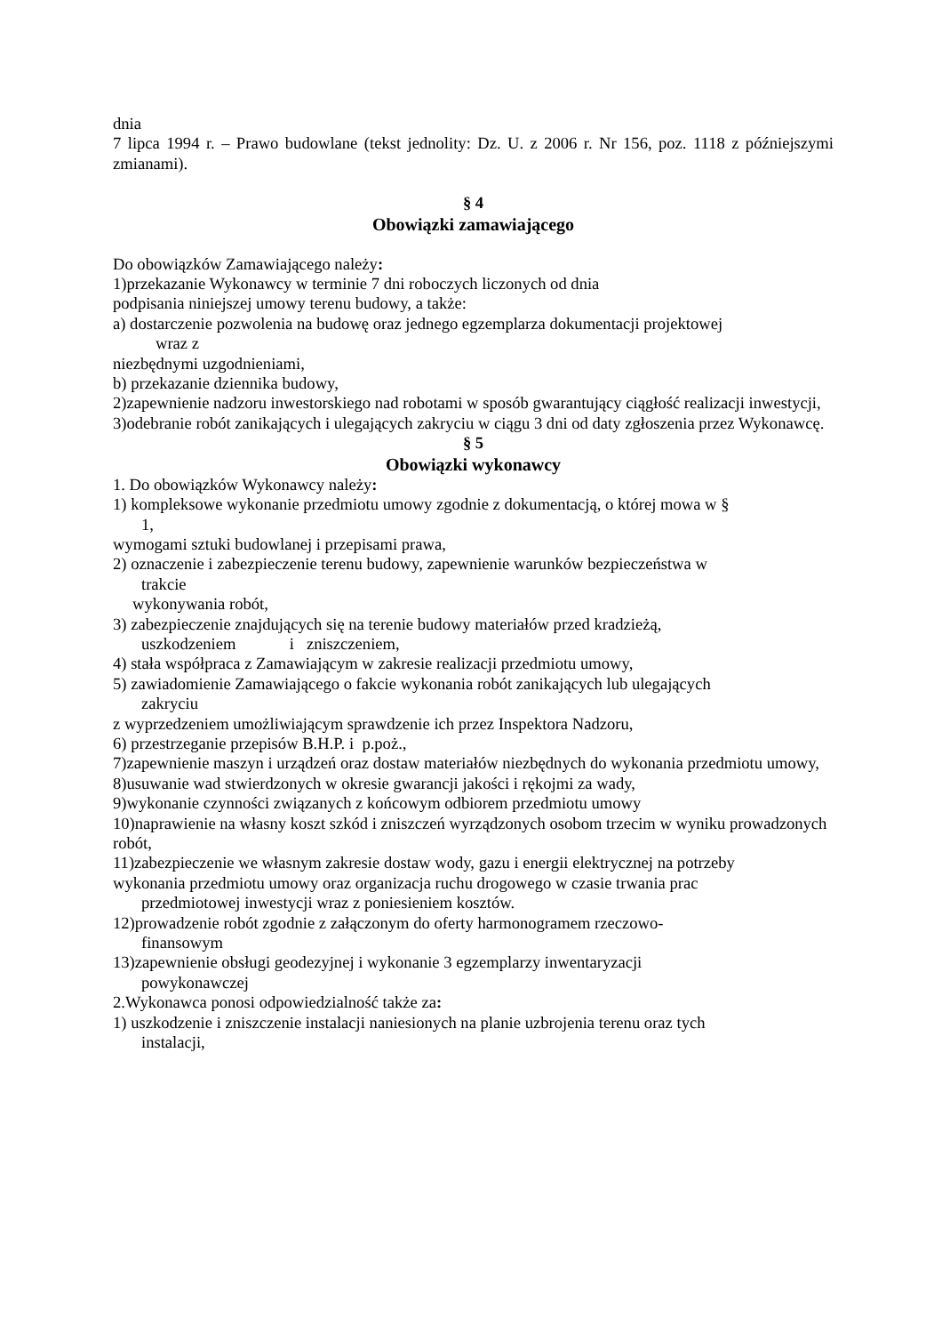dnia
7 lipca 1994 r. – Prawo budowlane (tekst jednolity: Dz. U. z 2006 r. Nr 156, poz. 1118 z późniejszymi zmianami).
§ 4
Obowiązki zamawiającego
Do obowiązków Zamawiającego należy:
1)przekazanie Wykonawcy w terminie 7 dni roboczych liczonych od dnia
podpisania niniejszej umowy terenu budowy, a także:
a) dostarczenie pozwolenia na budowę oraz jednego egzemplarza dokumentacji projektowej
wraz z
niezbędnymi uzgodnieniami,
b) przekazanie dziennika budowy,
2)zapewnienie nadzoru inwestorskiego nad robotami w sposób gwarantujący ciągłość realizacji inwestycji,
3)odebranie robót zanikających i ulegających zakryciu w ciągu 3 dni od daty zgłoszenia przez Wykonawcę.
§ 5
Obowiązki wykonawcy
1. Do obowiązków Wykonawcy należy:
1) kompleksowe wykonanie przedmiotu umowy zgodnie z dokumentacją, o której mowa w §
1,
wymogami sztuki budowlanej i przepisami prawa,
2) oznaczenie i zabezpieczenie terenu budowy, zapewnienie warunków bezpieczeństwa w
trakcie
wykonywania robót,
3) zabezpieczenie znajdujących się na terenie budowy materiałów przed kradzieżą,
uszkodzeniem i zniszczeniem,
4) stała współpraca z Zamawiającym w zakresie realizacji przedmiotu umowy,
5) zawiadomienie Zamawiającego o fakcie wykonania robót zanikających lub ulegających
zakryciu
z wyprzedzeniem umożliwiającym sprawdzenie ich przez Inspektora Nadzoru,
6) przestrzeganie przepisów B.H.P. i p.poż.,
7)zapewnienie maszyn i urządzeń oraz dostaw materiałów niezbędnych do wykonania przedmiotu umowy,
8)usuwanie wad stwierdzonych w okresie gwarancji jakości i rękojmi za wady,
9)wykonanie czynności związanych z końcowym odbiorem przedmiotu umowy
10)naprawienie na własny koszt szkód i zniszczeń wyrządzonych osobom trzecim w wyniku prowadzonych robót,
11)zabezpieczenie we własnym zakresie dostaw wody, gazu i energii elektrycznej na potrzeby
wykonania przedmiotu umowy oraz organizacja ruchu drogowego w czasie trwania prac
przedmiotowej inwestycji wraz z poniesieniem kosztów.
12)prowadzenie robót zgodnie z załączonym do oferty harmonogramem rzeczowo-
finansowym
13)zapewnienie obsługi geodezyjnej i wykonanie 3 egzemplarzy inwentaryzacji
powykonawczej
2.Wykonawca ponosi odpowiedzialność także za:
1) uszkodzenie i zniszczenie instalacji naniesionych na planie uzbrojenia terenu oraz tych
instalacji,